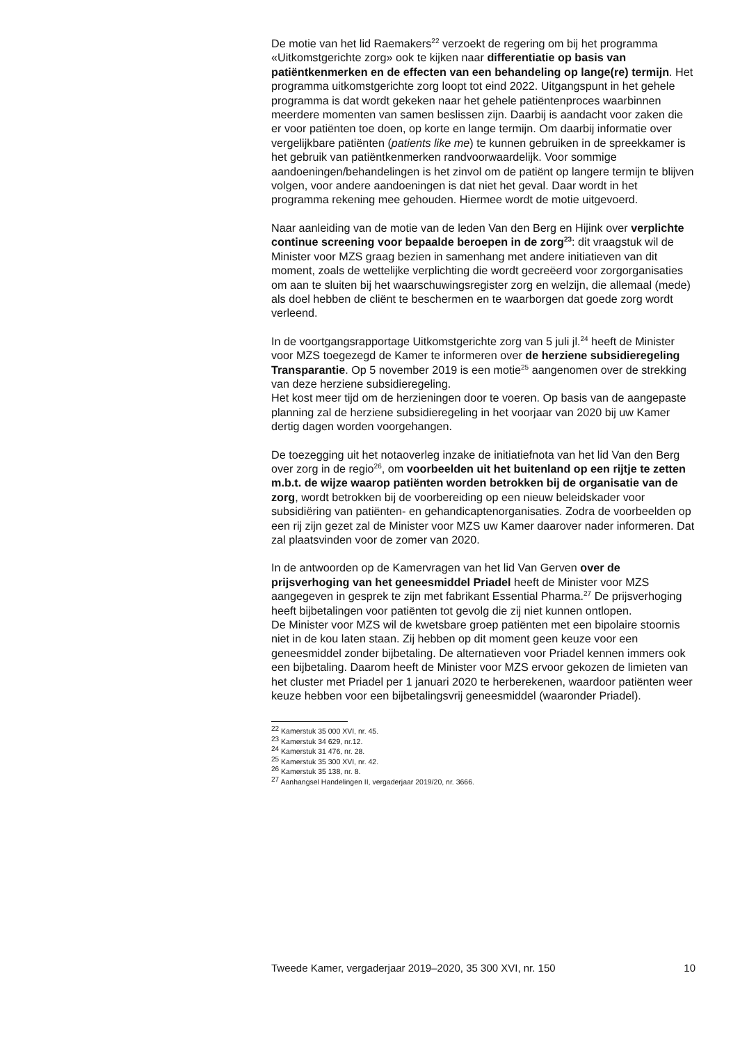De motie van het lid Raemakers<sup>22</sup> verzoekt de regering om bij het programma «Uitkomstgerichte zorg» ook te kijken naar differentiatie op basis van patiëntkenmerken en de effecten van een behandeling op lange(re) termijn. Het programma uitkomstgerichte zorg loopt tot eind 2022. Uitgangspunt in het gehele programma is dat wordt gekeken naar het gehele patiëntenproces waarbinnen meerdere momenten van samen beslissen zijn. Daarbij is aandacht voor zaken die er voor patiënten toe doen, op korte en lange termijn. Om daarbij informatie over vergelijkbare patiënten (patients like me) te kunnen gebruiken in de spreekkamer is het gebruik van patiëntkenmerken randvoorwaardelijk. Voor sommige aandoeningen/behandelingen is het zinvol om de patiënt op langere termijn te blijven volgen, voor andere aandoeningen is dat niet het geval. Daar wordt in het programma rekening mee gehouden. Hiermee wordt de motie uitgevoerd.
Naar aanleiding van de motie van de leden Van den Berg en Hijink over verplichte continue screening voor bepaalde beroepen in de zorg<sup>23</sup>: dit vraagstuk wil de Minister voor MZS graag bezien in samenhang met andere initiatieven van dit moment, zoals de wettelijke verplichting die wordt gecreëerd voor zorgorganisaties om aan te sluiten bij het waarschuwingsregister zorg en welzijn, die allemaal (mede) als doel hebben de cliënt te beschermen en te waarborgen dat goede zorg wordt verleend.
In de voortgangsrapportage Uitkomstgerichte zorg van 5 juli jl.<sup>24</sup> heeft de Minister voor MZS toegezegd de Kamer te informeren over de herziene subsidieregeling Transparantie. Op 5 november 2019 is een motie<sup>25</sup> aangenomen over de strekking van deze herziene subsidieregeling.
Het kost meer tijd om de herzieningen door te voeren. Op basis van de aangepaste planning zal de herziene subsidieregeling in het voorjaar van 2020 bij uw Kamer dertig dagen worden voorgehangen.
De toezegging uit het notaoverleg inzake de initiatiefnota van het lid Van den Berg over zorg in de regio<sup>26</sup>, om voorbeelden uit het buitenland op een rijtje te zetten m.b.t. de wijze waarop patiënten worden betrokken bij de organisatie van de zorg, wordt betrokken bij de voorbereiding op een nieuw beleidskader voor subsidiëring van patiënten- en gehandicaptenorganisaties. Zodra de voorbeelden op een rij zijn gezet zal de Minister voor MZS uw Kamer daarover nader informeren. Dat zal plaatsvinden voor de zomer van 2020.
In de antwoorden op de Kamervragen van het lid Van Gerven over de prijsverhoging van het geneesmiddel Priadel heeft de Minister voor MZS aangegeven in gesprek te zijn met fabrikant Essential Pharma.<sup>27</sup> De prijsverhoging heeft bijbetalingen voor patiënten tot gevolg die zij niet kunnen ontlopen.
De Minister voor MZS wil de kwetsbare groep patiënten met een bipolaire stoornis niet in de kou laten staan. Zij hebben op dit moment geen keuze voor een geneesmiddel zonder bijbetaling. De alternatieven voor Priadel kennen immers ook een bijbetaling. Daarom heeft de Minister voor MZS ervoor gekozen de limieten van het cluster met Priadel per 1 januari 2020 te herberekenen, waardoor patiënten weer keuze hebben voor een bijbetalingsvrij geneesmiddel (waaronder Priadel).
<sup>22</sup> Kamerstuk 35 000 XVI, nr. 45.
<sup>23</sup> Kamerstuk 34 629, nr.12.
<sup>24</sup> Kamerstuk 31 476, nr. 28.
<sup>25</sup> Kamerstuk 35 300 XVI, nr. 42.
<sup>26</sup> Kamerstuk 35 138, nr. 8.
<sup>27</sup> Aanhangsel Handelingen II, vergaderjaar 2019/20, nr. 3666.
Tweede Kamer, vergaderjaar 2019–2020, 35 300 XVI, nr. 150 10